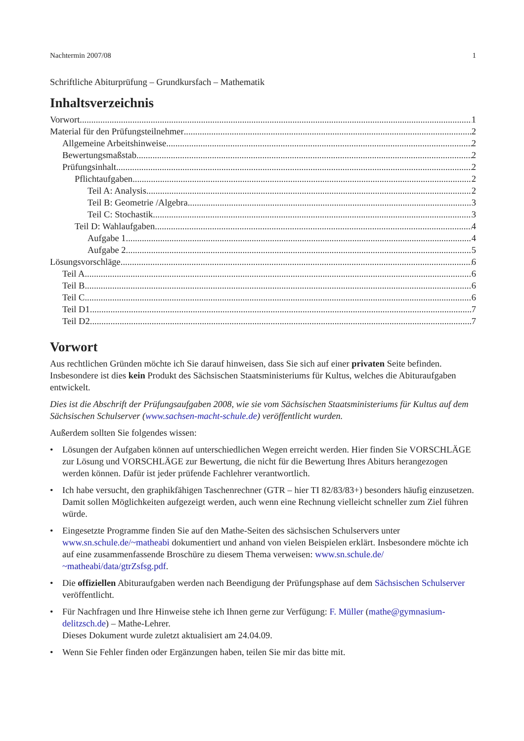Nachtermin 2007/08 1
Schriftliche Abiturprüfung – Grundkursfach – Mathematik
Inhaltsverzeichnis
Vorwort 1
Material für den Prüfungsteilnehmer 2
Allgemeine Arbeitshinweise 2
Bewertungsmaßstab 2
Prüfungsinhalt 2
Pflichtaufgaben 2
Teil A: Analysis 2
Teil B: Geometrie /Algebra 3
Teil C: Stochastik 3
Teil D: Wahlaufgaben 4
Aufgabe 1 4
Aufgabe 2 5
Lösungsvorschläge 6
Teil A 6
Teil B 6
Teil C 6
Teil D1 7
Teil D2 7
Vorwort
Aus rechtlichen Gründen möchte ich Sie darauf hinweisen, dass Sie sich auf einer privaten Seite befinden. Insbesondere ist dies kein Produkt des Sächsischen Staatsministeriums für Kultus, welches die Abituraufgaben entwickelt.
Dies ist die Abschrift der Prüfungsaufgaben 2008, wie sie vom Sächsischen Staatsministeriums für Kultus auf dem Sächsischen Schulserver (www.sachsen-macht-schule.de) veröffentlicht wurden.
Außerdem sollten Sie folgendes wissen:
• Lösungen der Aufgaben können auf unterschiedlichen Wegen erreicht werden. Hier finden Sie VORSCHLÄGE zur Lösung und VORSCHLÄGE zur Bewertung, die nicht für die Bewertung Ihres Abiturs herangezogen werden können. Dafür ist jeder prüfende Fachlehrer verantwortlich.
• Ich habe versucht, den graphikfähigen Taschenrechner (GTR – hier TI 82/83/83+) besonders häufig einzusetzen. Damit sollen Möglichkeiten aufgezeigt werden, auch wenn eine Rechnung vielleicht schneller zum Ziel führen würde.
• Eingesetzte Programme finden Sie auf den Mathe-Seiten des sächsischen Schulservers unter www.sn.schule.de/~matheabi dokumentiert und anhand von vielen Beispielen erklärt. Insbesondere möchte ich auf eine zusammenfassende Broschüre zu diesem Thema verweisen: www.sn.schule.de/ ~matheabi/data/gtrZsfsg.pdf.
• Die offiziellen Abituraufgaben werden nach Beendigung der Prüfungsphase auf dem Sächsischen Schulserver veröffentlicht.
• Für Nachfragen und Ihre Hinweise stehe ich Ihnen gerne zur Verfügung: F. Müller (mathe@gymnasium-delitzsch.de) – Mathe-Lehrer.
Dieses Dokument wurde zuletzt aktualisiert am 24.04.09.
• Wenn Sie Fehler finden oder Ergänzungen haben, teilen Sie mir das bitte mit.